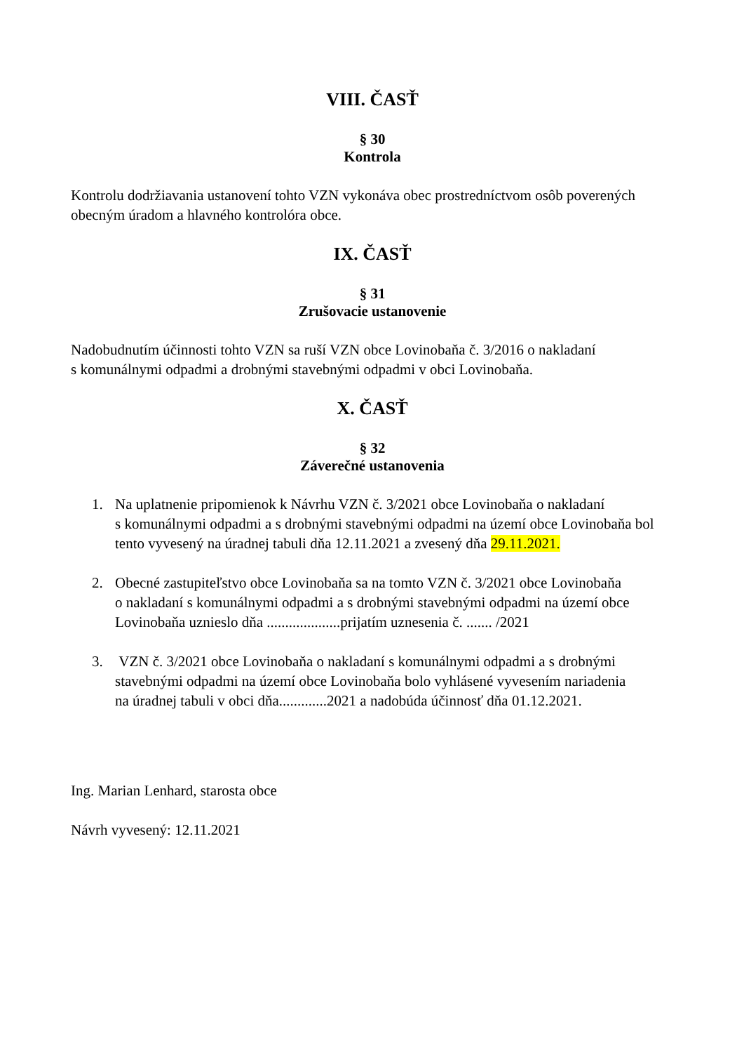VIII. ČASŤ
§ 30
Kontrola
Kontrolu dodržiavania ustanovení tohto VZN vykonáva obec prostredníctvom osôb poverených obecným úradom a hlavného kontrolóra obce.
IX. ČASŤ
§ 31
Zrušovacie ustanovenie
Nadobudnutím účinnosti tohto VZN sa ruší VZN obce Lovinobaňa č. 3/2016 o nakladaní
s komunálnymi odpadmi a drobnými stavebnými odpadmi v obci Lovinobaňa.
X. ČASŤ
§ 32
Záverečné ustanovenia
1. Na uplatnenie pripomienok k Návrhu VZN č. 3/2021 obce Lovinobaňa o nakladaní
s komunálnymi odpadmi a s drobnými stavebnými odpadmi na území obce Lovinobaňa bol tento vyvesený na úradnej tabuli dňa 12.11.2021 a zvesený dňa 29.11.2021.
2. Obecné zastupiteľstvo obce Lovinobaňa sa na tomto VZN č. 3/2021 obce Lovinobaňa
o nakladaní s komunálnymi odpadmi a s drobnými stavebnými odpadmi na území obce Lovinobaňa uznieslo dňa ....................prijatím uznesenia č. ....... /2021
3. VZN č. 3/2021 obce Lovinobaňa o nakladaní s komunálnymi odpadmi a s drobnými stavebnými odpadmi na území obce Lovinobaňa bolo vyhlásené vyvesením nariadenia
na úradnej tabuli v obci dňa.............2021 a nadobúda účinnosť dňa 01.12.2021.
Ing. Marian Lenhard, starosta obce
Návrh vyvesený: 12.11.2021